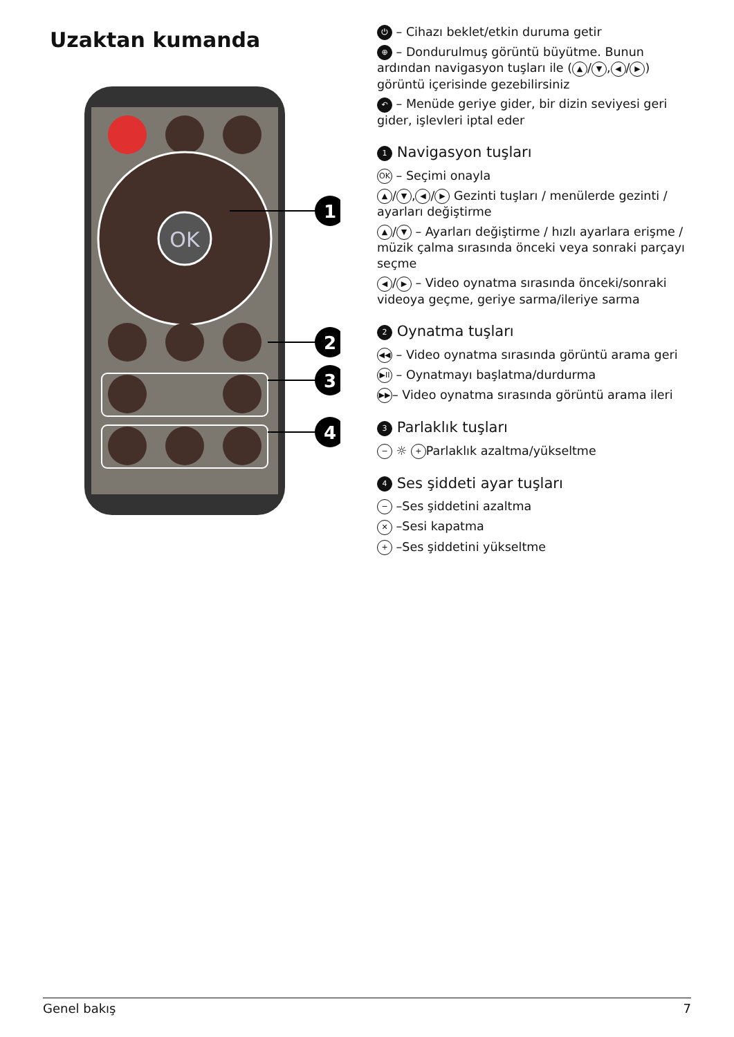Uzaktan kumanda
OK
1
2
3
4
⏻ – Cihazı beklet/etkin duruma getir
⊕ – Dondurulmuş görüntü büyütme. Bunun ardından navigasyon tuşları ile (▲ / ▼, ◀ / ▶) görüntü içerisinde gezebilirsiniz
↶ – Menüde geriye gider, bir dizin seviyesi geri gider, işlevleri iptal eder
1 Navigasyon tuşları
OK – Seçimi onayla
▲ / ▼, ◀ / ▶ Gezinti tuşları / menülerde gezinti / ayarları değiştirme
▲ / ▼ – Ayarları değiştirme / hızlı ayarlara erişme / müzik çalma sırasında önceki veya sonraki parçayı seçme
◀ / ▶ – Video oynatma sırasında önceki/sonraki videoya geçme, geriye sarma/ileriye sarma
2 Oynatma tuşları
◀◀ – Video oynatma sırasında görüntü arama geri
▶II – Oynatmayı başlatma/durdurma
▶▶ – Video oynatma sırasında görüntü arama ileri
3 Parlaklık tuşları
− ☼ + Parlaklık azaltma/yükseltme
4 Ses şiddeti ayar tuşları
− –Ses şiddetini azaltma
✕ –Sesi kapatma
+ –Ses şiddetini yükseltme
Genel bakış 7